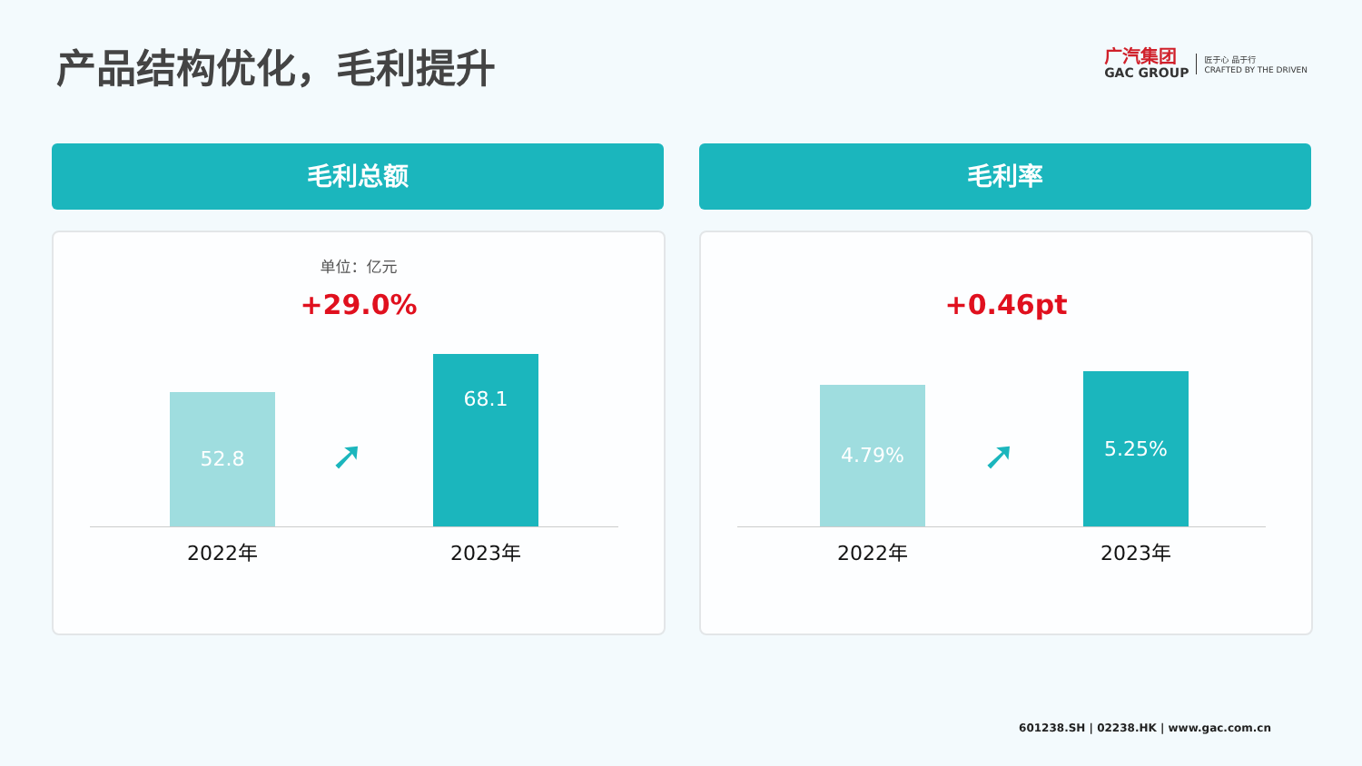产品结构优化，毛利提升
广汽集团
GAC GROUP
匠于心 品于行
CRAFTED BY THE DRIVEN
毛利总额 毛利率
单位：亿元
+29.0%
52.8
➚
68.1
2022年 2023年
+0.46pt
4.79%
➚
5.25%
2022年 2023年
601238.SH | 02238.HK | www.gac.com.cn